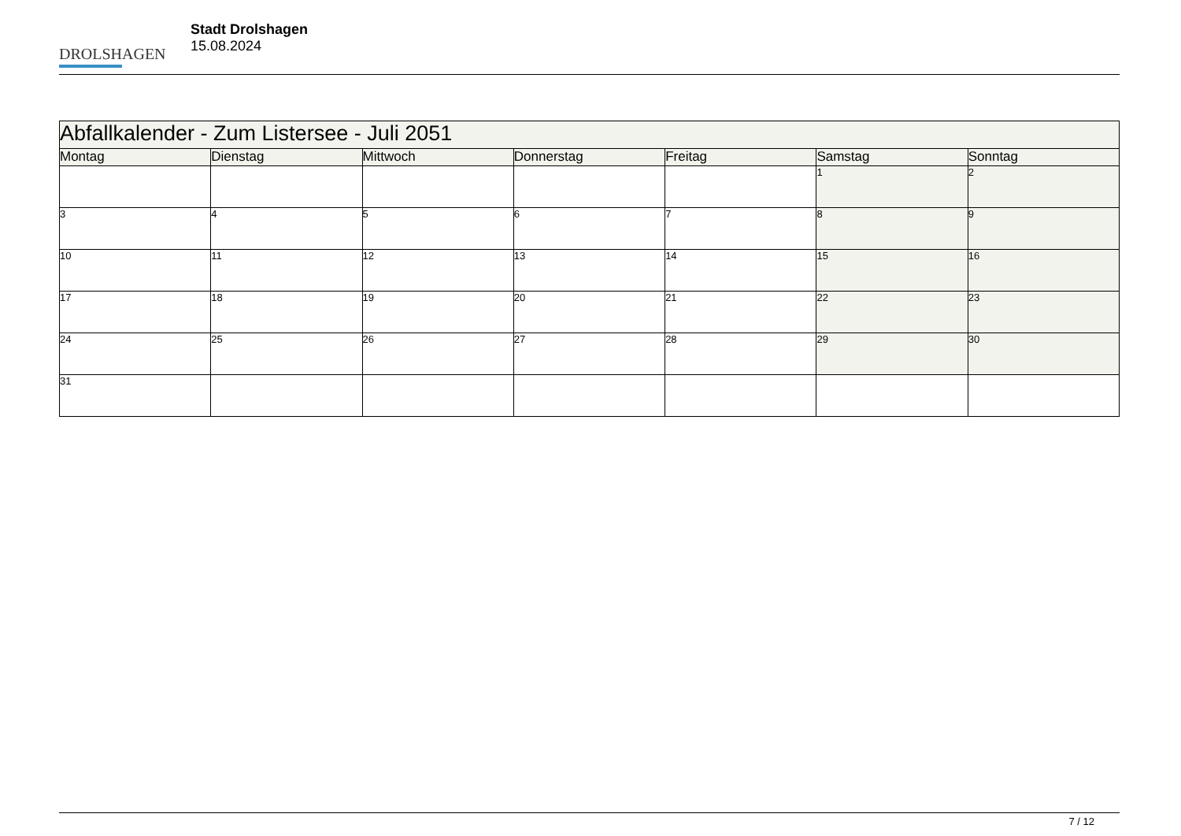DROLSHAGEN
Stadt Drolshagen
15.08.2024
| Abfallkalender - Zum Listersee - Juli 2051 | | | | | | |
| Montag | Dienstag | Mittwoch | Donnerstag | Freitag | Samstag | Sonntag |
| | | | | | 1 | 2 |
| 3 | 4 | 5 | 6 | 7 | 8 | 9 |
| 10 | 11 | 12 | 13 | 14 | 15 | 16 |
| 17 | 18 | 19 | 20 | 21 | 22 | 23 |
| 24 | 25 | 26 | 27 | 28 | 29 | 30 |
| 31 | | | | | | |
7 / 12